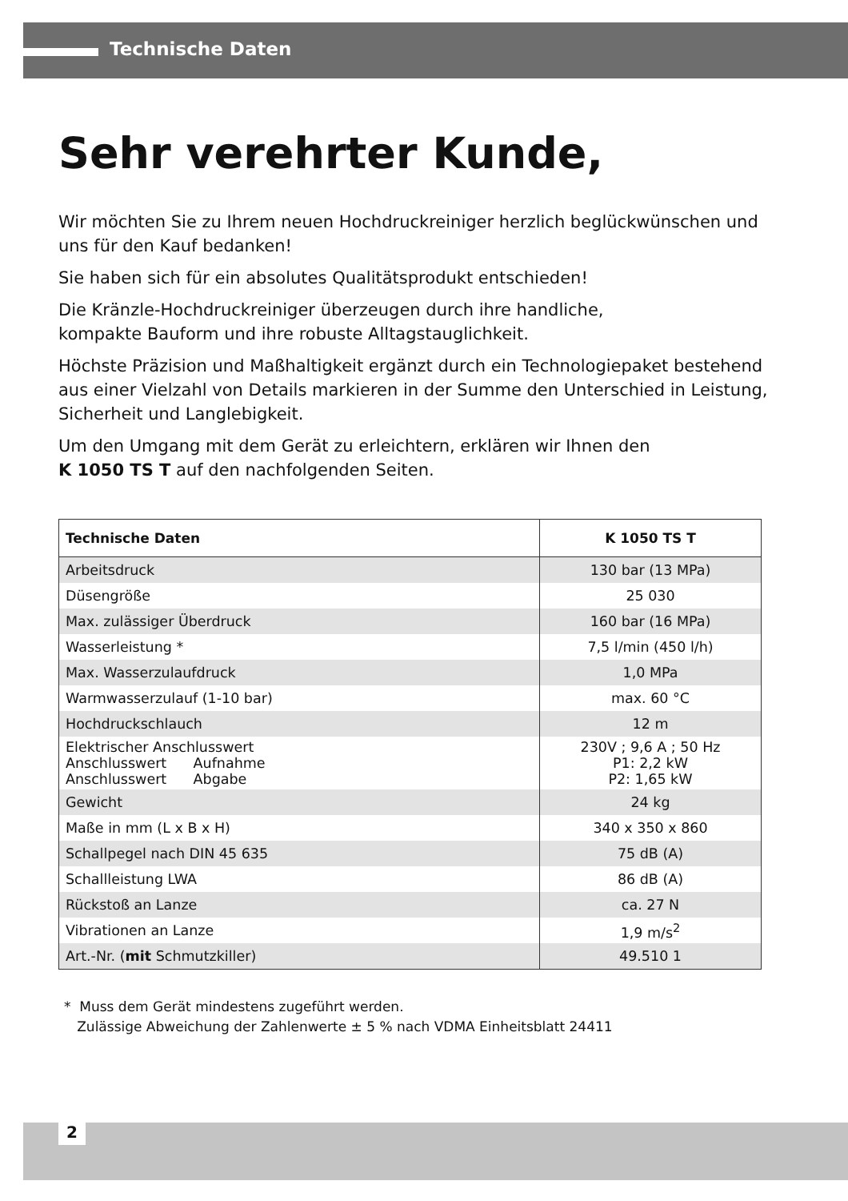Technische Daten
Sehr verehrter Kunde,
Wir möchten Sie zu Ihrem neuen Hochdruckreiniger herzlich beglückwünschen und uns für den Kauf bedanken!
Sie haben sich für ein absolutes Qualitätsprodukt entschieden!
Die Kränzle-Hochdruckreiniger überzeugen durch ihre handliche,
kompakte Bauform und ihre robuste Alltagstauglichkeit.
Höchste Präzision und Maßhaltigkeit ergänzt durch ein Technologiepaket bestehend aus einer Vielzahl von Details markieren in der Summe den Unterschied in Leistung, Sicherheit und Langlebigkeit.
Um den Umgang mit dem Gerät zu erleichtern, erklären wir Ihnen den
K 1050 TS T auf den nachfolgenden Seiten.
| Technische Daten | K 1050 TS T |
| --- | --- |
| Arbeitsdruck | 130 bar (13 MPa) |
| Düsengröße | 25 030 |
| Max. zulässiger Überdruck | 160 bar (16 MPa) |
| Wasserleistung * | 7,5 l/min (450 l/h) |
| Max. Wasserzulaufdruck | 1,0 MPa |
| Warmwasserzulauf (1-10 bar) | max. 60 °C |
| Hochdruckschlauch | 12 m |
| Elektrischer Anschlusswert Anschlusswert Aufnahme Anschlusswert Abgabe | 230V ; 9,6 A ; 50 Hz P1: 2,2 kW P2: 1,65 kW |
| Gewicht | 24 kg |
| Maße in mm (L x B x H) | 340 x 350 x 860 |
| Schallpegel nach DIN 45 635 | 75 dB (A) |
| Schallleistung LWA | 86 dB (A) |
| Rückstoß an Lanze | ca. 27 N |
| Vibrationen an Lanze | 1,9 m/s<sup>2</sup> |
| Art.-Nr. ( mit Schmutzkiller) | 49.510 1 |
* Muss dem Gerät mindestens zugeführt werden.
Zulässige Abweichung der Zahlenwerte ± 5 % nach VDMA Einheitsblatt 24411
2